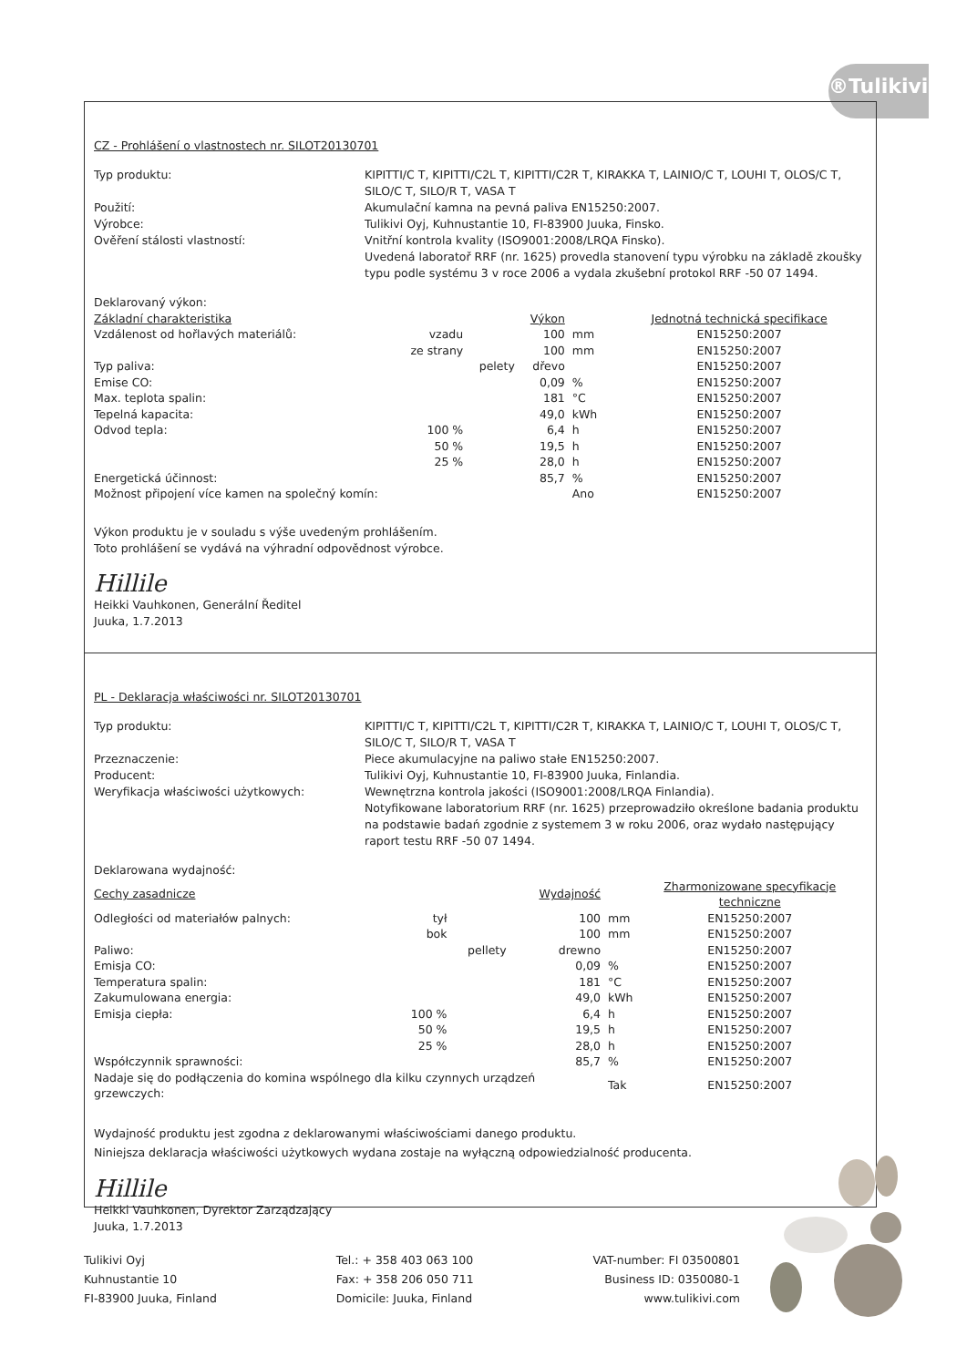®Tulikivi
CZ - Prohlášení o vlastnostech nr. SILOT20130701
Typ produktu:
KIPITTI/C T, KIPITTI/C2L T, KIPITTI/C2R T, KIRAKKA T, LAINIO/C T, LOUHI T, OLOS/C T, SILO/C T, SILO/R T, VASA T
Použití:
Akumulační kamna na pevná paliva EN15250:2007.
Výrobce:
Tulikivi Oyj, Kuhnustantie 10, FI-83900 Juuka, Finsko.
Ověření stálosti vlastností:
Vnitřní kontrola kvality (ISO9001:2008/LRQA Finsko).
Uvedená laboratoř RRF (nr. 1625) provedla stanovení typu výrobku na základě zkoušky typu podle systému 3 v roce 2006 a vydala zkušební protokol RRF -50 07 1494.
| Deklarovaný výkon: | | | | | |
| Základní charakteristika | | | Výkon | | Jednotná technická specifikace |
| Vzdálenost od hořlavých materiálů: | vzadu | | 100 | mm | EN15250:2007 |
| | ze strany | | 100 | mm | EN15250:2007 |
| Typ paliva: | | pelety | dřevo | | EN15250:2007 |
| Emise CO: | | | 0,09 | % | EN15250:2007 |
| Max. teplota spalin: | | | 181 | °C | EN15250:2007 |
| Tepelná kapacita: | | | 49,0 | kWh | EN15250:2007 |
| Odvod tepla: | 100 % | | 6,4 | h | EN15250:2007 |
| | 50 % | | 19,5 | h | EN15250:2007 |
| | 25 % | | 28,0 | h | EN15250:2007 |
| Energetická účinnost: | | | 85,7 | % | EN15250:2007 |
| Možnost připojení více kamen na společný komín: | | | | Ano | EN15250:2007 |
Výkon produktu je v souladu s výše uvedeným prohlášením.
Toto prohlášení se vydává na výhradní odpovědnost výrobce.
Hillile
Heikki Vauhkonen, Generální Ředitel
Juuka, 1.7.2013
PL - Deklaracja właściwości nr. SILOT20130701
Typ produktu:
KIPITTI/C T, KIPITTI/C2L T, KIPITTI/C2R T, KIRAKKA T, LAINIO/C T, LOUHI T, OLOS/C T, SILO/C T, SILO/R T, VASA T
Przeznaczenie:
Piece akumulacyjne na paliwo stałe EN15250:2007.
Producent:
Tulikivi Oyj, Kuhnustantie 10, FI-83900 Juuka, Finlandia.
Weryfikacja właściwości użytkowych:
Wewnętrzna kontrola jakości (ISO9001:2008/LRQA Finlandia).
Notyfikowane laboratorium RRF (nr. 1625) przeprowadziło określone badania produktu na podstawie badań zgodnie z systemem 3 w roku 2006, oraz wydało następujący raport testu RRF -50 07 1494.
| Deklarowana wydajność: | | | | | |
| Cechy zasadnicze | | | Wydajność | | Zharmonizowane specyfikacje techniczne |
| Odległości od materiałów palnych: | tył | | 100 | mm | EN15250:2007 |
| | bok | | 100 | mm | EN15250:2007 |
| Paliwo: | | pellety | drewno | | EN15250:2007 |
| Emisja CO: | | | 0,09 | % | EN15250:2007 |
| Temperatura spalin: | | | 181 | °C | EN15250:2007 |
| Zakumulowana energia: | | | 49,0 | kWh | EN15250:2007 |
| Emisja ciepła: | 100 % | | 6,4 | h | EN15250:2007 |
| | 50 % | | 19,5 | h | EN15250:2007 |
| | 25 % | | 28,0 | h | EN15250:2007 |
| Współczynnik sprawności: | | | 85,7 | % | EN15250:2007 |
| Nadaje się do podłączenia do komina wspólnego dla kilku czynnych urządzeń grzewczych: | | | | Tak | EN15250:2007 |
Wydajność produktu jest zgodna z deklarowanymi właściwościami danego produktu.
Niniejsza deklaracja właściwości użytkowych wydana zostaje na wyłączną odpowiedzialność producenta.
Hillile
Heikki Vauhkonen, Dyrektor Zarządzający
Juuka, 1.7.2013
Tulikivi Oyj
Kuhnustantie 10
FI-83900 Juuka, Finland
Tel.: + 358 403 063 100
Fax: + 358 206 050 711
Domicile: Juuka, Finland
VAT-number: FI 03500801
Business ID: 0350080-1
www.tulikivi.com